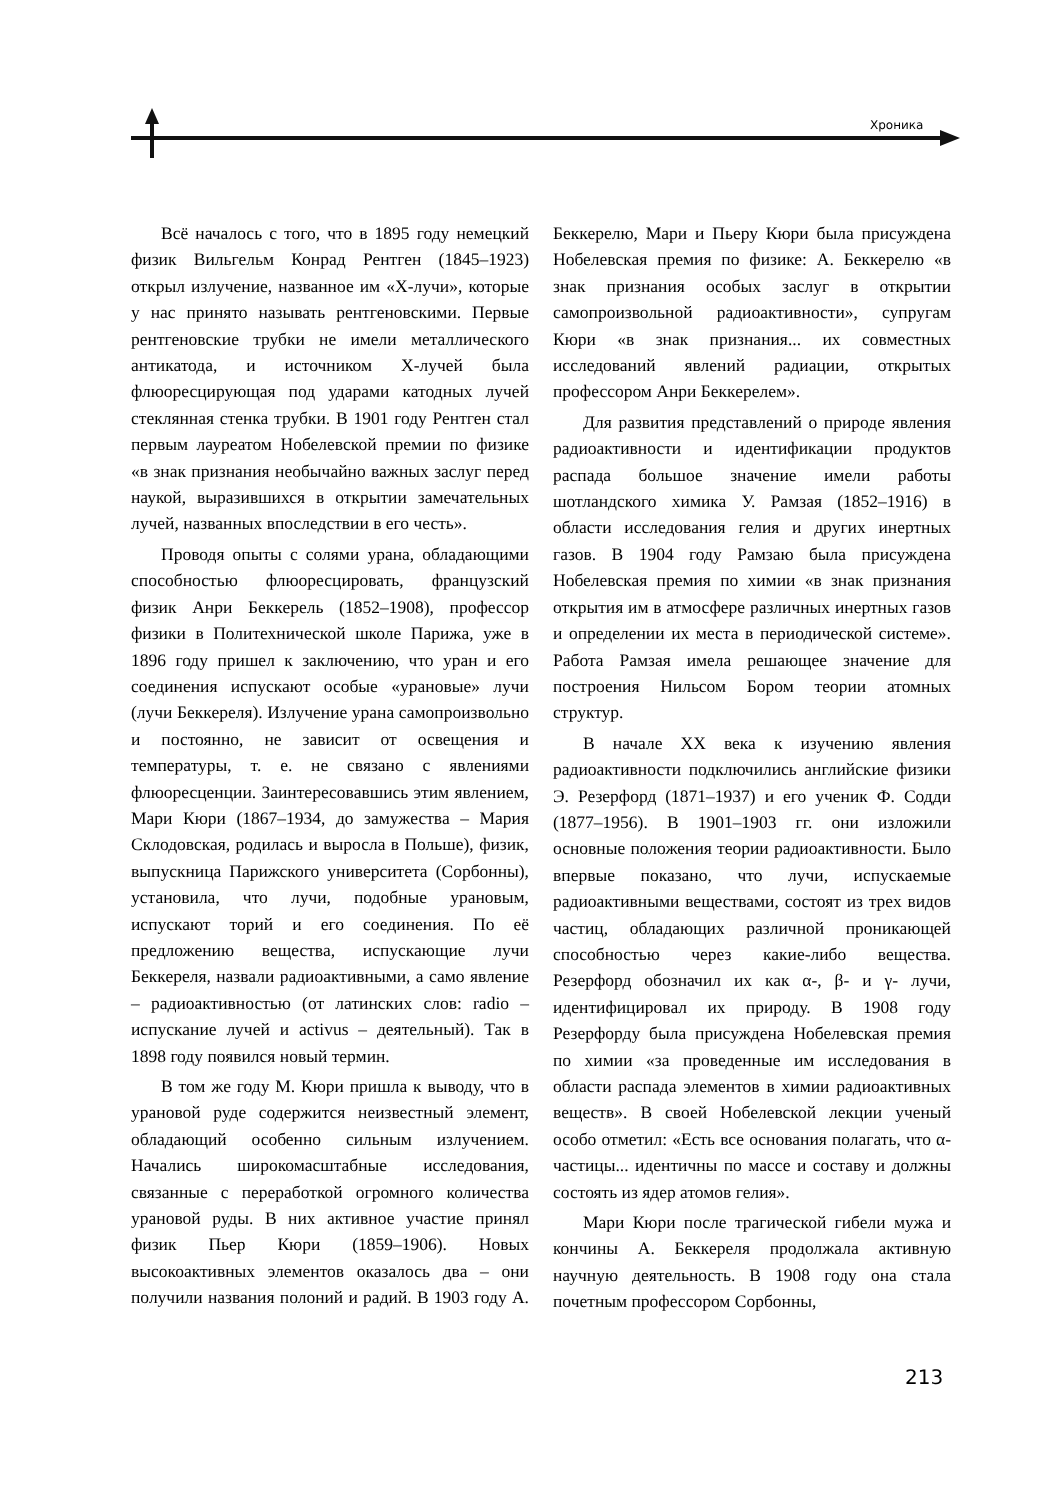Хроника
Всё началось с того, что в 1895 году немецкий физик Вильгельм Конрад Рентген (1845–1923) открыл излучение, названное им «X-лучи», которые у нас принято называть рентгеновскими. Первые рентгеновские трубки не имели металлического антикатода, и источником X-лучей была флюоресцирующая под ударами катодных лучей стеклянная стенка трубки. В 1901 году Рентген стал первым лауреатом Нобелевской премии по физике «в знак признания необычайно важных заслуг перед наукой, выразившихся в открытии замечательных лучей, названных впоследствии в его честь».
Проводя опыты с солями урана, обладающими способностью флюоресцировать, французский физик Анри Беккерель (1852–1908), профессор физики в Политехнической школе Парижа, уже в 1896 году пришел к заключению, что уран и его соединения испускают особые «урановые» лучи (лучи Беккереля). Излучение урана самопроизвольно и постоянно, не зависит от освещения и температуры, т. е. не связано с явлениями флюоресценции. Заинтересовавшись этим явлением, Мари Кюри (1867–1934, до замужества – Мария Склодовская, родилась и выросла в Польше), физик, выпускница Парижского университета (Сорбонны), установила, что лучи, подобные урановым, испускают торий и его соединения. По её предложению вещества, испускающие лучи Беккереля, назвали радиоактивными, а само явление – радиоактивностью (от латинских слов: radio – испускание лучей и activus – деятельный). Так в 1898 году появился новый термин.
В том же году М. Кюри пришла к выводу, что в урановой руде содержится неизвестный элемент, обладающий особенно сильным излучением. Начались широкомасштабные исследования, связанные с переработкой огромного количества урановой руды. В них активное участие принял физик Пьер Кюри (1859–1906). Новых высокоактивных элементов оказалось два – они получили названия полоний и радий. В 1903 году А. Беккерелю, Мари и Пьеру Кюри была присуждена Нобелевская премия по физике: А. Беккерелю «в знак признания особых заслуг в открытии самопроизвольной радиоактивности», супругам Кюри «в знак признания... их совместных исследований явлений радиации, открытых профессором Анри Беккерелем».
Для развития представлений о природе явления радиоактивности и идентификации продуктов распада большое значение имели работы шотландского химика У. Рамзая (1852–1916) в области исследования гелия и других инертных газов. В 1904 году Рамзаю была присуждена Нобелевская премия по химии «в знак признания открытия им в атмосфере различных инертных газов и определении их места в периодической системе». Работа Рамзая имела решающее значение для построения Нильсом Бором теории атомных структур.
В начале XX века к изучению явления радиоактивности подключились английские физики Э. Резерфорд (1871–1937) и его ученик Ф. Содди (1877–1956). В 1901–1903 гг. они изложили основные положения теории радиоактивности. Было впервые показано, что лучи, испускаемые радиоактивными веществами, состоят из трех видов частиц, обладающих различной проникающей способностью через какие-либо вещества. Резерфорд обозначил их как α-, β- и γ- лучи, идентифицировал их природу. В 1908 году Резерфорду была присуждена Нобелевская премия по химии «за проведенные им исследования в области распада элементов в химии радиоактивных веществ». В своей Нобелевской лекции ученый особо отметил: «Есть все основания полагать, что α-частицы... идентичны по массе и составу и должны состоять из ядер атомов гелия».
Мари Кюри после трагической гибели мужа и кончины А. Беккереля продолжала активную научную деятельность. В 1908 году она стала почетным профессором Сорбонны,
213